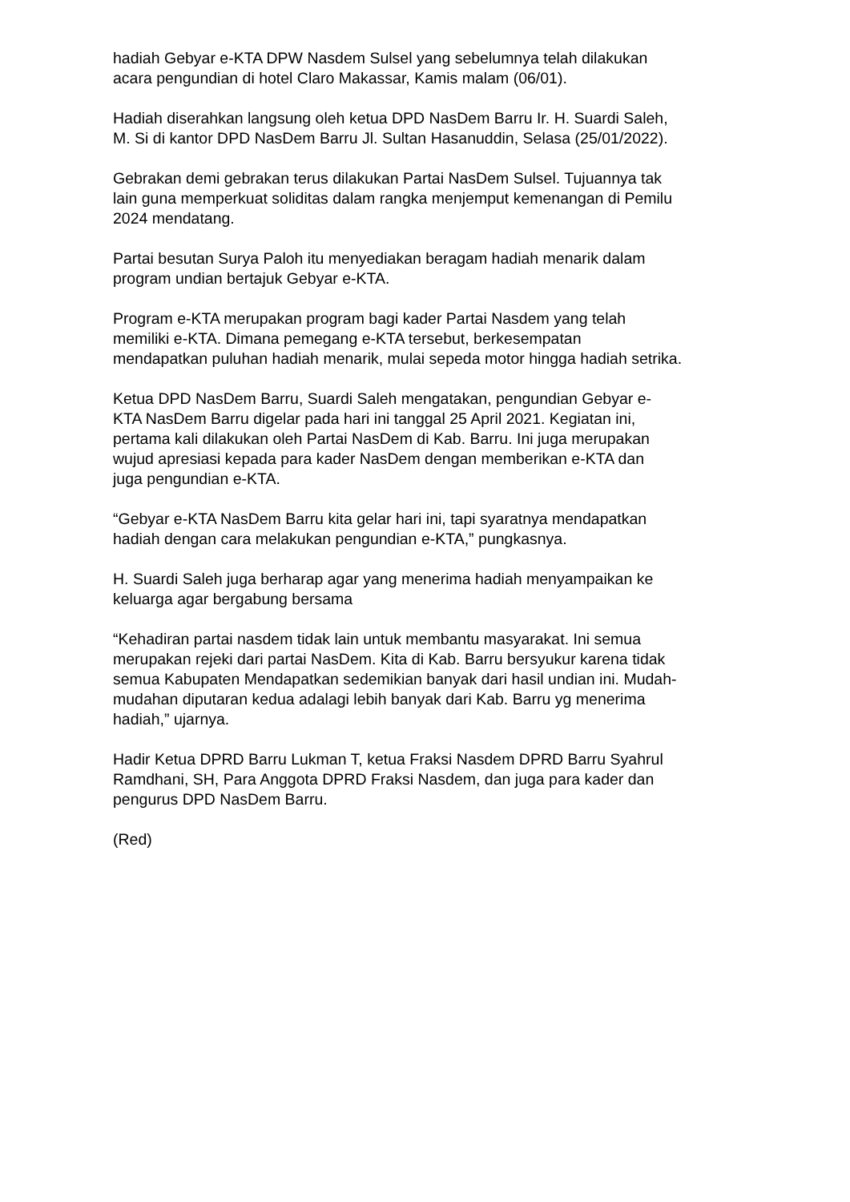hadiah Gebyar e-KTA DPW Nasdem Sulsel yang sebelumnya telah dilakukan
acara pengundian di hotel Claro Makassar, Kamis malam (06/01).
Hadiah diserahkan langsung oleh ketua DPD NasDem Barru Ir. H. Suardi Saleh,
M. Si di kantor DPD NasDem Barru Jl. Sultan Hasanuddin, Selasa (25/01/2022).
Gebrakan demi gebrakan terus dilakukan Partai NasDem Sulsel. Tujuannya tak
lain guna memperkuat soliditas dalam rangka menjemput kemenangan di Pemilu
2024 mendatang.
Partai besutan Surya Paloh itu menyediakan beragam hadiah menarik dalam
program undian bertajuk Gebyar e-KTA.
Program e-KTA merupakan program bagi kader Partai Nasdem yang telah
memiliki e-KTA. Dimana pemegang e-KTA tersebut, berkesempatan
mendapatkan puluhan hadiah menarik, mulai sepeda motor hingga hadiah setrika.
Ketua DPD NasDem Barru, Suardi Saleh mengatakan, pengundian Gebyar e-
KTA NasDem Barru digelar pada hari ini tanggal 25 April 2021. Kegiatan ini,
pertama kali dilakukan oleh Partai NasDem di Kab. Barru. Ini juga merupakan
wujud apresiasi kepada para kader NasDem dengan memberikan e-KTA dan
juga pengundian e-KTA.
“Gebyar e-KTA NasDem Barru kita gelar hari ini, tapi syaratnya mendapatkan
hadiah dengan cara melakukan pengundian e-KTA,” pungkasnya.
H. Suardi Saleh juga berharap agar yang menerima hadiah menyampaikan ke
keluarga agar bergabung bersama
“Kehadiran partai nasdem tidak lain untuk membantu masyarakat. Ini semua
merupakan rejeki dari partai NasDem. Kita di Kab. Barru bersyukur karena tidak
semua Kabupaten Mendapatkan sedemikian banyak dari hasil undian ini. Mudah-
mudahan diputaran kedua adalagi lebih banyak dari Kab. Barru yg menerima
hadiah,” ujarnya.
Hadir Ketua DPRD Barru Lukman T, ketua Fraksi Nasdem DPRD Barru Syahrul
Ramdhani, SH, Para Anggota DPRD Fraksi Nasdem, dan juga para kader dan
pengurus DPD NasDem Barru.
(Red)